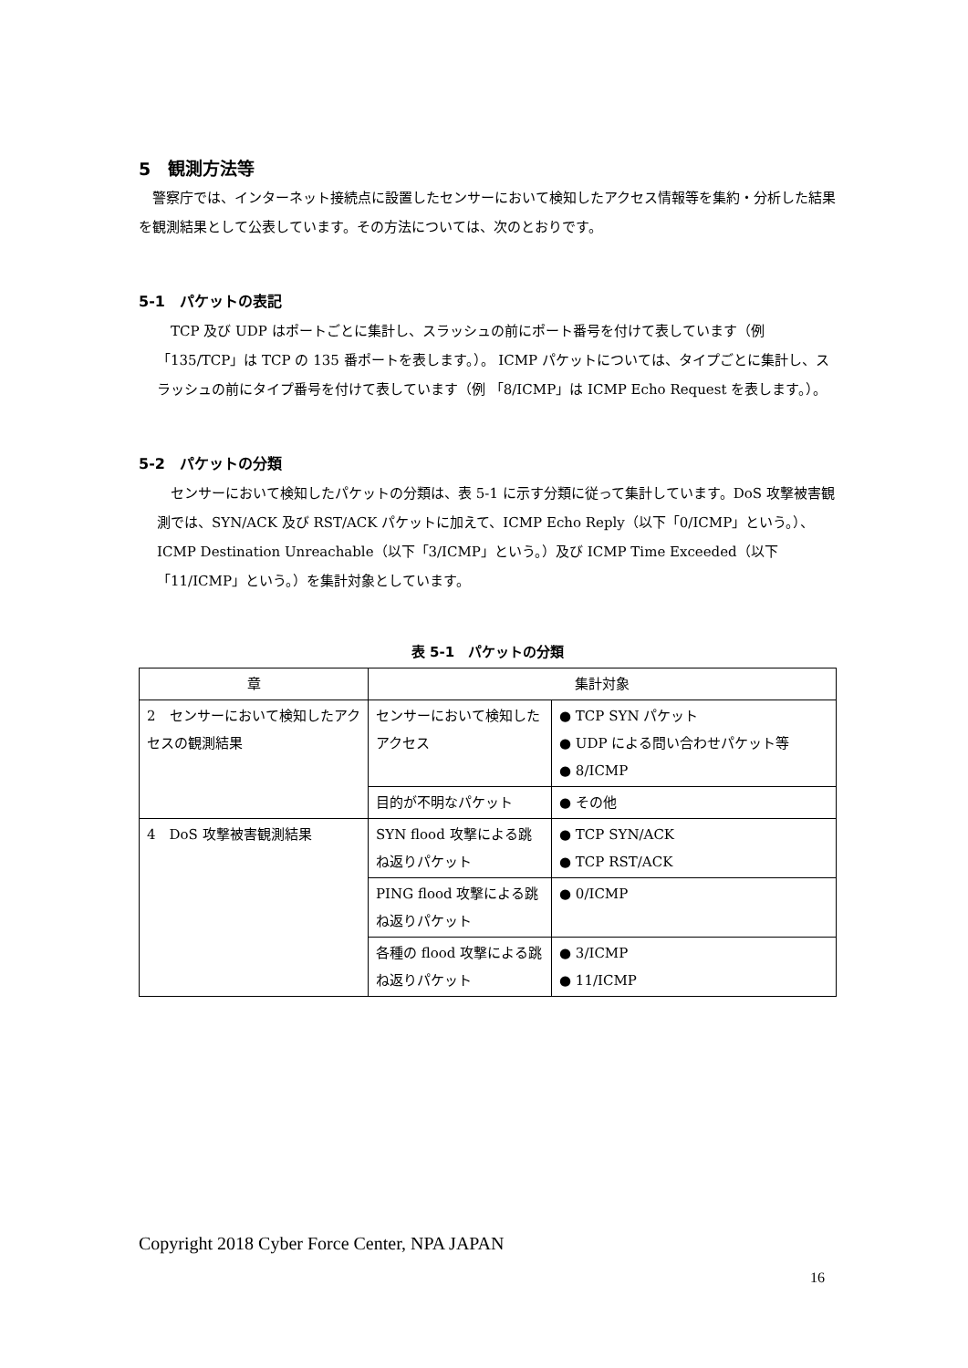5　観測方法等
警察庁では、インターネット接続点に設置したセンサーにおいて検知したアクセス情報等を集約・分析した結果を観測結果として公表しています。その方法については、次のとおりです。
5-1　パケットの表記
TCP 及び UDP はポートごとに集計し、スラッシュの前にポート番号を付けて表しています（例「135/TCP」は TCP の 135 番ポートを表します。）。 ICMP パケットについては、タイプごとに集計し、スラッシュの前にタイプ番号を付けて表しています（例 「8/ICMP」は ICMP Echo Request を表します。）。
5-2　パケットの分類
センサーにおいて検知したパケットの分類は、表 5-1 に示す分類に従って集計しています。DoS 攻撃被害観測では、SYN/ACK 及び RST/ACK パケットに加えて、ICMP Echo Reply（以下「0/ICMP」という。）、ICMP Destination Unreachable（以下「3/ICMP」という。）及び ICMP Time Exceeded（以下「11/ICMP」という。）を集計対象としています。
表 5-1　パケットの分類
| 章 | 集計対象 | |
| --- | --- | --- |
| 2 センサーにおいて検知したアクセスの観測結果 | センサーにおいて検知したアクセス | ● TCP SYN パケット ● UDP による問い合わせパケット等 ● 8/ICMP |
| | 目的が不明なパケット | ● その他 |
| 4 DoS 攻撃被害観測結果 | SYN flood 攻撃による跳ね返りパケット | ● TCP SYN/ACK ● TCP RST/ACK |
| | PING flood 攻撃による跳ね返りパケット | ● 0/ICMP |
| | 各種の flood 攻撃による跳ね返りパケット | ● 3/ICMP ● 11/ICMP |
Copyright 2018 Cyber Force Center, NPA JAPAN
16